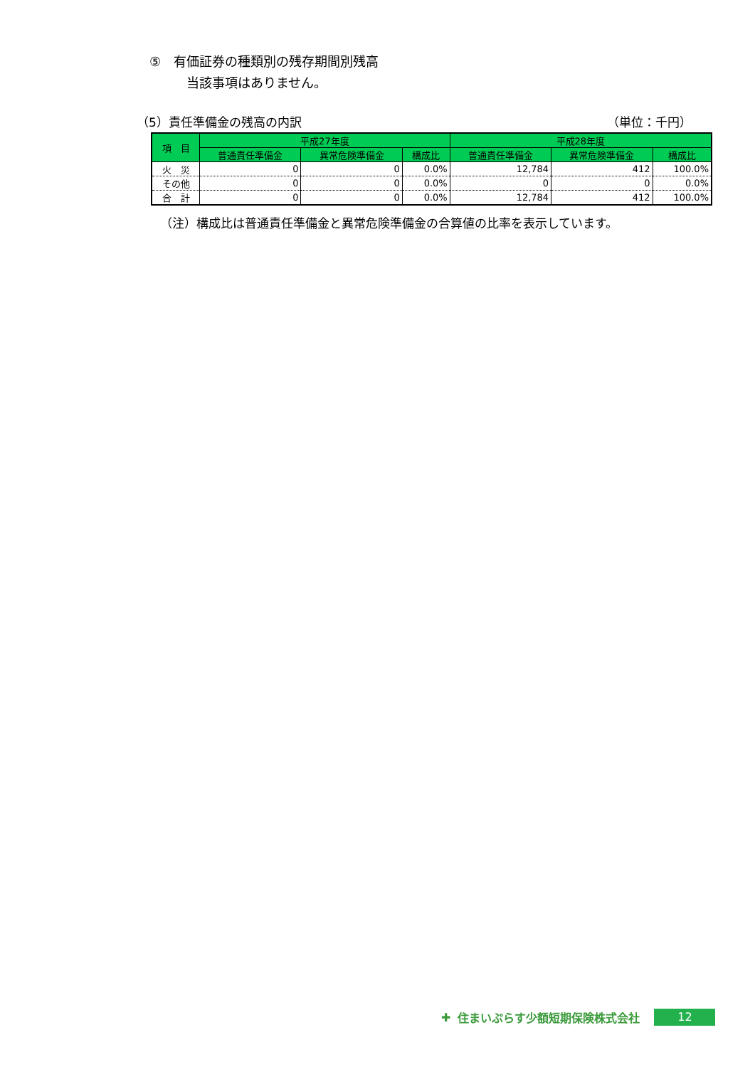⑤　有価証券の種類別の残存期間別残高
当該事項はありません。
（5）責任準備金の残高の内訳 （単位：千円）
| 項 目 | 平成27年度 | | | 平成28年度 | | |
| --- | --- | --- | --- | --- | --- | --- |
| | 普通責任準備金 | 異常危険準備金 | 構成比 | 普通責任準備金 | 異常危険準備金 | 構成比 |
| 火 災 | 0 | 0 | 0.0% | 12,784 | 412 | 100.0% |
| その他 | 0 | 0 | 0.0% | 0 | 0 | 0.0% |
| 合 計 | 0 | 0 | 0.0% | 12,784 | 412 | 100.0% |
（注）構成比は普通責任準備金と異常危険準備金の合算値の比率を表示しています。
✚ 住まいぷらす少額短期保険株式会社 12